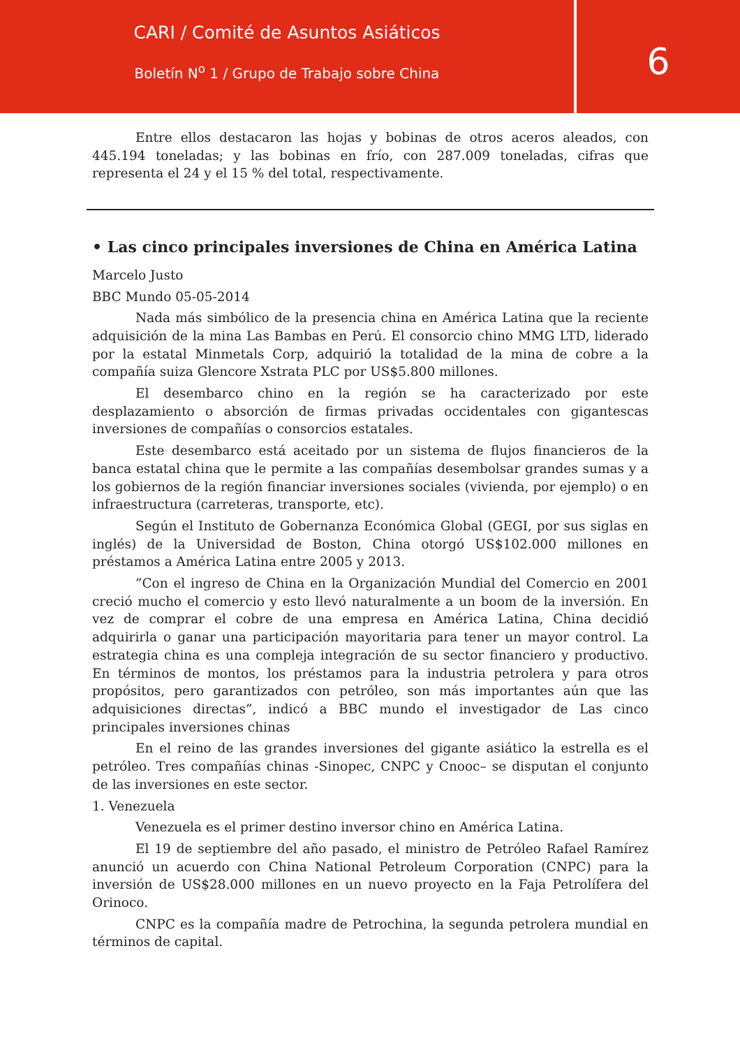CARI / Comité de Asuntos Asiáticos
Boletín N<sup>o</sup> 1 / Grupo de Trabajo sobre China
6
Entre ellos destacaron las hojas y bobinas de otros aceros aleados, con 445.194 toneladas; y las bobinas en frío, con 287.009 toneladas, cifras que representa el 24 y el 15 % del total, respectivamente.
• Las cinco principales inversiones de China en América Latina
Marcelo Justo
BBC Mundo 05-05-2014
Nada más simbólico de la presencia china en América Latina que la reciente adquisición de la mina Las Bambas en Perú. El consorcio chino MMG LTD, liderado por la estatal Minmetals Corp, adquirió la totalidad de la mina de cobre a la compañía suiza Glencore Xstrata PLC por US$5.800 millones.
El desembarco chino en la región se ha caracterizado por este desplazamiento o absorción de firmas privadas occidentales con gigantescas inversiones de compañías o consorcios estatales.
Este desembarco está aceitado por un sistema de flujos financieros de la banca estatal china que le permite a las compañías desembolsar grandes sumas y a los gobiernos de la región financiar inversiones sociales (vivienda, por ejemplo) o en infraestructura (carreteras, transporte, etc).
Según el Instituto de Gobernanza Económica Global (GEGI, por sus siglas en inglés) de la Universidad de Boston, China otorgó US$102.000 millones en préstamos a América Latina entre 2005 y 2013.
”Con el ingreso de China en la Organización Mundial del Comercio en 2001 creció mucho el comercio y esto llevó naturalmente a un boom de la inversión. En vez de comprar el cobre de una empresa en América Latina, China decidió adquirirla o ganar una participación mayoritaria para tener un mayor control. La estrategia china es una compleja integración de su sector financiero y productivo. En términos de montos, los préstamos para la industria petrolera y para otros propósitos, pero garantizados con petróleo, son más importantes aún que las adquisiciones directas”, indicó a BBC mundo el investigador de Las cinco principales inversiones chinas
En el reino de las grandes inversiones del gigante asiático la estrella es el petróleo. Tres compañías chinas -Sinopec, CNPC y Cnooc– se disputan el conjunto de las inversiones en este sector.
1. Venezuela
Venezuela es el primer destino inversor chino en América Latina.
El 19 de septiembre del año pasado, el ministro de Petróleo Rafael Ramírez anunció un acuerdo con China National Petroleum Corporation (CNPC) para la inversión de US$28.000 millones en un nuevo proyecto en la Faja Petrolífera del Orinoco.
CNPC es la compañía madre de Petrochina, la segunda petrolera mundial en términos de capital.